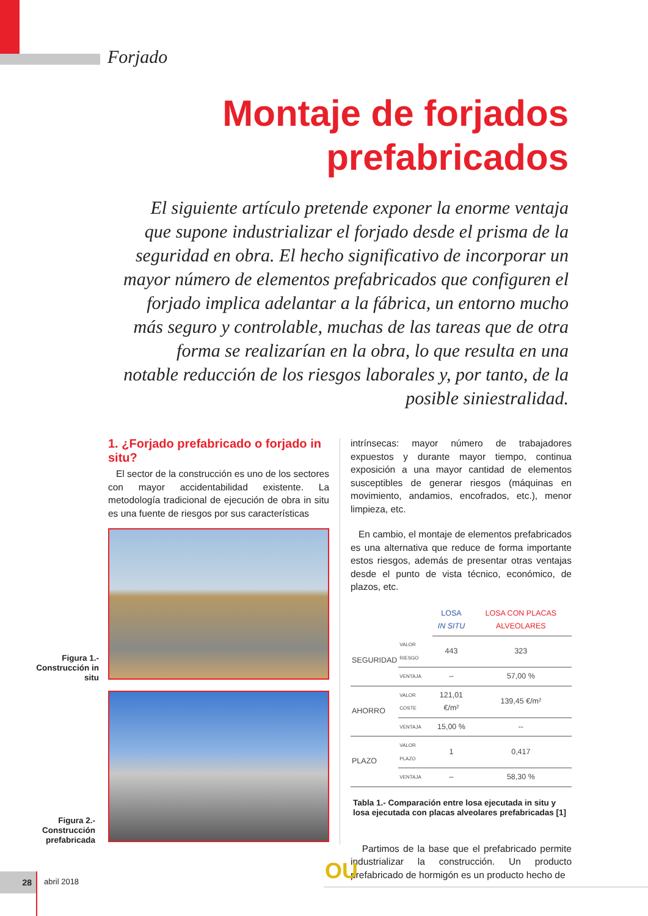Forjado
Montaje de forjados
prefabricados
El siguiente artículo pretende exponer la enorme ventaja que supone industrializar el forjado desde el prisma de la seguridad en obra. El hecho significativo de incorporar un mayor número de elementos prefabricados que configuren el forjado implica adelantar a la fábrica, un entorno mucho más seguro y controlable, muchas de las tareas que de otra forma se realizarían en la obra, lo que resulta en una notable reducción de los riesgos laborales y, por tanto, de la posible siniestralidad.
1. ¿Forjado prefabricado o forjado in situ?
El sector de la construcción es uno de los sectores con mayor accidentabilidad existente. La metodología tradicional de ejecución de obra in situ es una fuente de riesgos por sus características
Figura 1.- Construcción in situ
Figura 2.- Construcción prefabricada
intrínsecas: mayor número de trabajadores expuestos y durante mayor tiempo, continua exposición a una mayor cantidad de elementos susceptibles de generar riesgos (máquinas en movimiento, andamios, encofrados, etc.), menor limpieza, etc.
En cambio, el montaje de elementos prefabricados es una alternativa que reduce de forma importante estos riesgos, además de presentar otras ventajas desde el punto de vista técnico, económico, de plazos, etc.
| | | LOSA IN SITU | LOSA CON PLACAS ALVEOLARES |
| SEGURIDAD | VALOR RIESGO | 443 | 323 |
| | VENTAJA | – | 57,00 % |
| AHORRO | VALOR COSTE | 121,01 €/m² | 139,45 €/m² |
| | VENTAJA | 15,00 % | -- |
| PLAZO | VALOR PLAZO | 1 | 0,417 |
| | VENTAJA | – | 58,30 % |
Tabla 1.- Comparación entre losa ejecutada in situ y losa ejecutada con placas alveolares prefabricadas [1]
Partimos de la base que el prefabricado permite industrializar la construcción. Un producto prefabricado de hormigón es un producto hecho de
OU
28
abril 2018